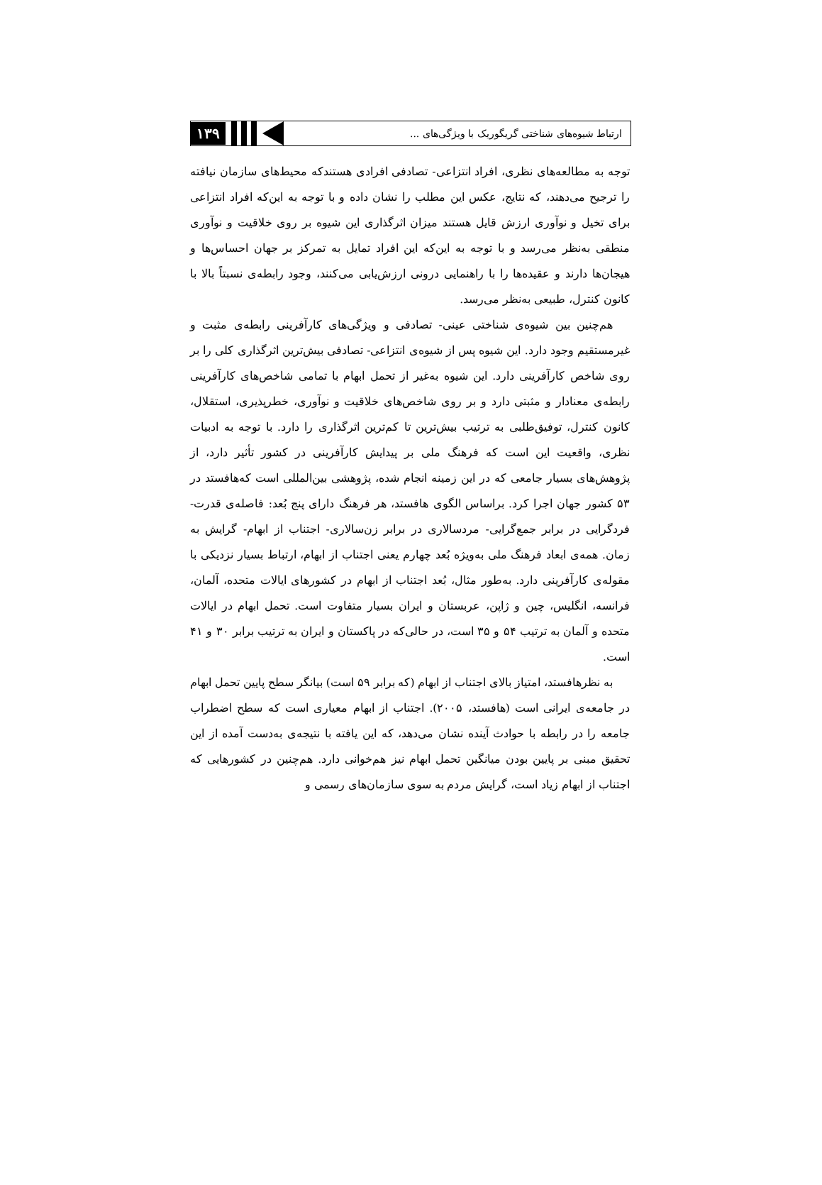ارتباط شیوه‌های شناختی گریگوریک با ویژگی‌های ...
۱۳۹
توجه به مطالعه‌های نظری، افراد انتزاعی- تصادفی افرادی هستندکه محیط‌های سازمان نیافته را ترجیح می‌دهند، که نتایج، عکس این مطلب را نشان داده و با توجه به این‌که افراد انتزاعی برای تخیل و نوآوری ارزش قایل هستند میزان اثرگذاری این شیوه بر روی خلاقیت و نوآوری منطقی به‌نظر می‌رسد و با توجه به این‌که این افراد تمایل به تمرکز بر جهان احساس‌ها و هیجان‌ها دارند و عقیده‌ها را با راهنمایی درونی ارزش‌یابی می‌کنند، وجود رابطه‌ی نسبتاً بالا با کانون کنترل، طبیعی به‌نظر می‌رسد.
هم‌چنین بین شیوه‌ی شناختی عینی- تصادفی و ویژگی‌های کارآفرینی رابطه‌ی مثبت و غیرمستقیم وجود دارد. این شیوه پس از شیوه‌ی انتزاعی- تصادفی بیش‌ترین اثرگذاری کلی را بر روی شاخص کارآفرینی دارد. این شیوه به‌غیر از تحمل ابهام با تمامی شاخص‌های کارآفرینی رابطه‌ی معنادار و مثبتی دارد و بر روی شاخص‌های خلاقیت و نوآوری، خطرپذیری، استقلال، کانون کنترل، توفیق‌طلبی به ترتیب بیش‌ترین تا کم‌ترین اثرگذاری را دارد. با توجه به ادبیات نظری، واقعیت این است که فرهنگ ملی بر پیدایش کارآفرینی در کشور تأثیر دارد، از پژوهش‌های بسیار جامعی که در این زمینه انجام شده، پژوهشی بین‌المللی است که‌هافستد در ۵۳ کشور جهان اجرا کرد. براساس الگوی هافستد، هر فرهنگ دارای پنج بُعد: فاصله‌ی قدرت- فردگرایی در برابر جمع‌گرایی- مردسالاری در برابر زن‌سالاری- اجتناب از ابهام- گرایش به زمان. همه‌ی ابعاد فرهنگ ملی به‌ویژه بُعد چهارم یعنی اجتناب از ابهام، ارتباط بسیار نزدیکی با مقوله‌ی کارآفرینی دارد. به‌طور مثال، بُعد اجتناب از ابهام در کشورهای ایالات متحده، آلمان، فرانسه، انگلیس، چین و ژاپن، عربستان و ایران بسیار متفاوت است. تحمل ابهام در ایالات متحده و آلمان به ترتیب ۵۴ و ۳۵ است، در حالی‌که در پاکستان و ایران به ترتیب برابر ۳۰ و ۴۱ است.
به نظرهافستد، امتیاز بالای اجتناب از ابهام (که برابر ۵۹ است) بیانگر سطح پایین تحمل ابهام در جامعه‌ی ایرانی است (هافستد، ۲۰۰۵). اجتناب از ابهام معیاری است که سطح اضطراب جامعه را در رابطه با حوادث آینده نشان می‌دهد، که این یافته با نتیجه‌ی به‌دست آمده از این تحقیق مبنی بر پایین بودن میانگین تحمل ابهام نیز هم‌خوانی دارد. هم‌چنین در کشورهایی که اجتناب از ابهام زیاد است، گرایش مردم به سوی سازمان‌های رسمی و